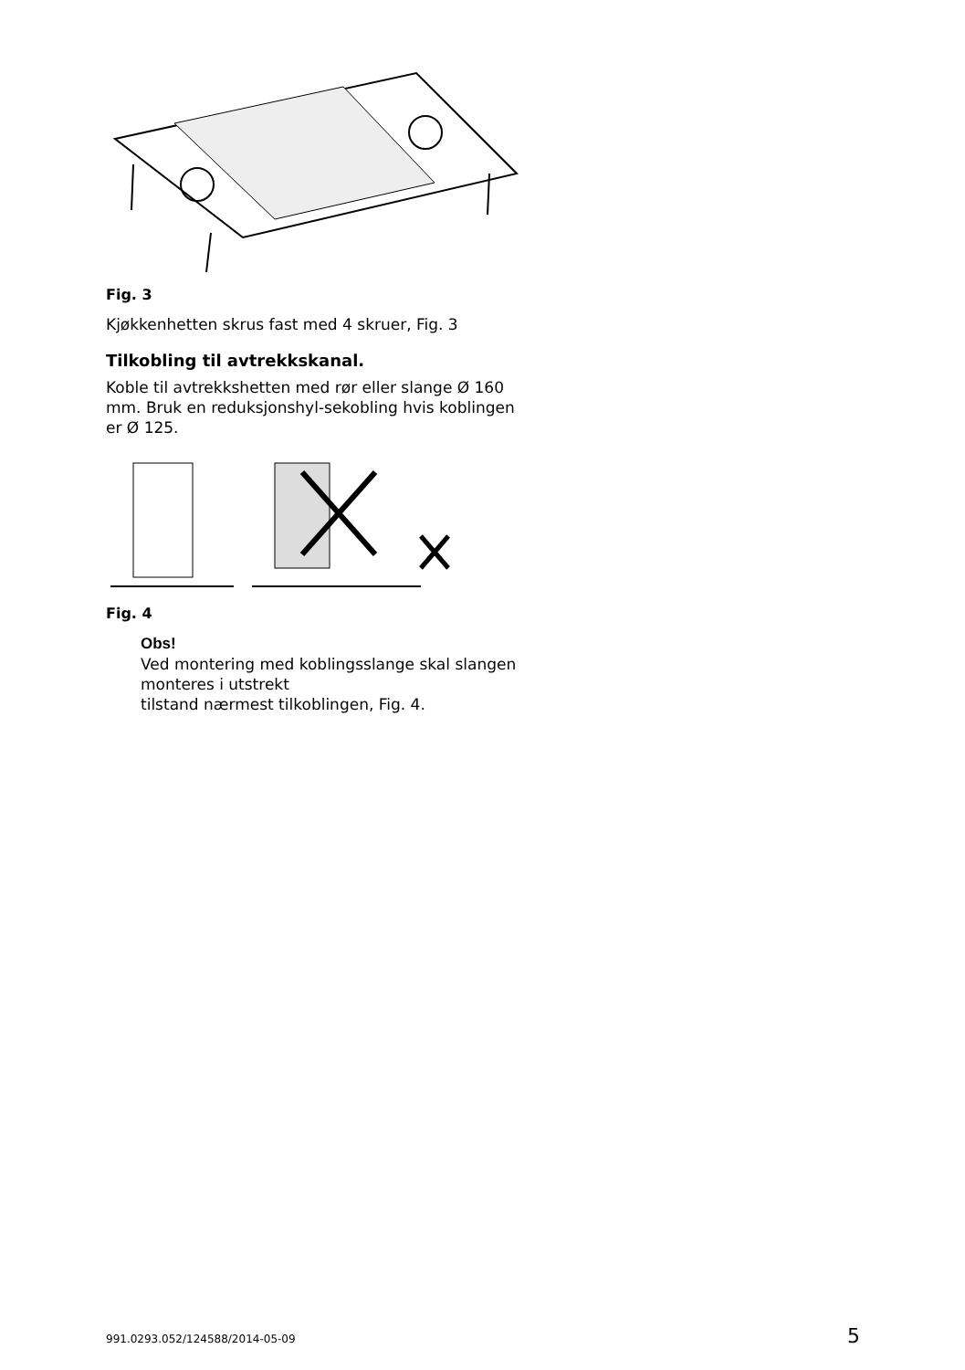Fig. 3
Kjøkkenhetten skrus fast med 4 skruer, Fig. 3
Tilkobling til avtrekkskanal.
Koble til avtrekkshetten med rør eller slange Ø 160 mm. Bruk en reduksjonshyl-sekobling hvis koblingen er Ø 125.
Fig. 4
Obs!
Ved montering med koblingsslange skal slangen monteres i utstrekt
tilstand nærmest tilkoblingen, Fig. 4.
991.0293.052/124588/2014-05-09 5